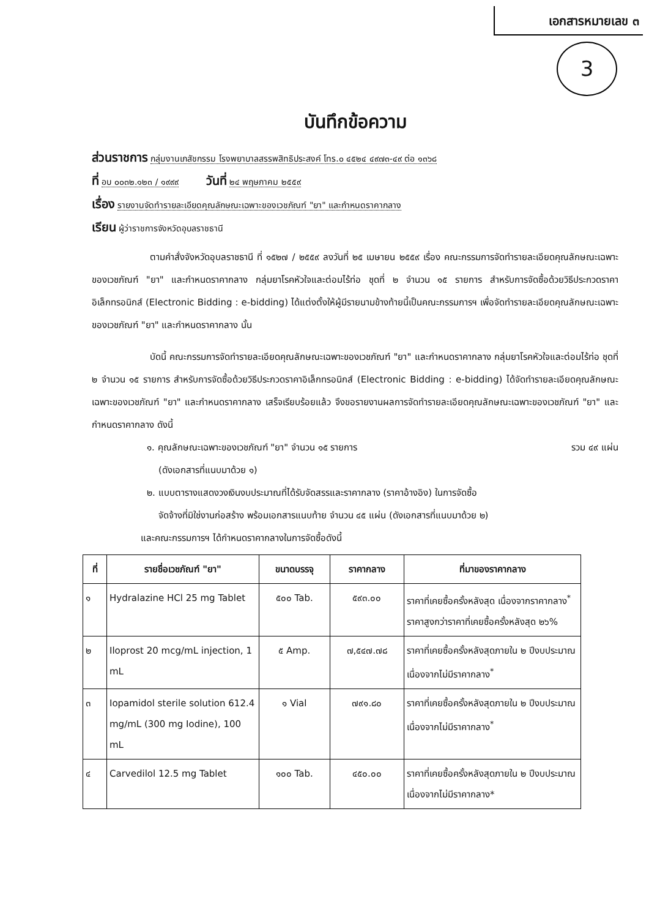เอกสารหมายเลข ๓
3
บันทึกข้อความ
ส่วนราชการ กลุ่มงานเภสัชกรรม โรงพยาบาลสรรพสิทธิประสงค์ โทร.๐ ๔๕๒๔ ๔๙๗๓-๔๙ ต่อ ๑๓๖๘
ที่ อบ ๐๐๓๒.๑๒๓ / ๑๙๙๙ วันที่ ๒๔ พฤษภาคม ๒๕๕๙
เรื่อง รายงานจัดทำรายละเอียดคุณลักษณะเฉพาะของเวชภัณฑ์ "ยา" และกำหนดราคากลาง
เรียน ผู้ว่าราชการจังหวัดอุบลราชธานี
ตามคำสั่งจังหวัดอุบลราชธานี ที่ ๑๕๒๗ / ๒๕๕๙ ลงวันที่ ๒๕ เมษายน ๒๕๕๙ เรื่อง คณะกรรมการจัดทำรายละเอียดคุณลักษณะเฉพาะของเวชภัณฑ์ "ยา" และกำหนดราคากลาง กลุ่มยาโรคหัวใจและต่อมไร้ท่อ ชุดที่ ๒ จำนวน ๑๕ รายการ สำหรับการจัดซื้อด้วยวิธีประกวดราคาอิเล็กทรอนิกส์ (Electronic Bidding : e-bidding) ได้แต่งตั้งให้ผู้มีรายนามข้างท้ายนี้เป็นคณะกรรมการฯ เพื่อจัดทำรายละเอียดคุณลักษณะเฉพาะของเวชภัณฑ์ "ยา" และกำหนดราคากลาง นั้น
บัดนี้ คณะกรรมการจัดทำรายละเอียดคุณลักษณะเฉพาะของเวชภัณฑ์ "ยา" และกำหนดราคากลาง กลุ่มยาโรคหัวใจและต่อมไร้ท่อ ชุดที่ ๒ จำนวน ๑๕ รายการ สำหรับการจัดซื้อด้วยวิธีประกวดราคาอิเล็กทรอนิกส์ (Electronic Bidding : e-bidding) ได้จัดทำรายละเอียดคุณลักษณะเฉพาะของเวชภัณฑ์ "ยา" และกำหนดราคากลาง เสร็จเรียบร้อยแล้ว จึงขอรายงานผลการจัดทำรายละเอียดคุณลักษณะเฉพาะของเวชภัณฑ์ "ยา" และกำหนดราคากลาง ดังนี้
๑. คุณลักษณะเฉพาะของเวชภัณฑ์ "ยา" จำนวน ๑๕ รายการ รวม ๔๙ แผ่น
(ดังเอกสารที่แนบมาด้วย ๑)
๒. แบบตารางแสดงวงเงินงบประมาณที่ได้รับจัดสรรและราคากลาง (ราคาอ้างอิง) ในการจัดซื้อ
จัดจ้างที่มิใช่งานก่อสร้าง พร้อมเอกสารแนบท้าย จำนวน ๔๕ แผ่น (ดังเอกสารที่แนบมาด้วย ๒)
และคณะกรรมการฯ ได้กำหนดราคากลางในการจัดซื้อดังนี้
| ที่ | รายชื่อเวชภัณฑ์ "ยา" | ขนาดบรรจุ | ราคากลาง | ที่มาของราคากลาง |
| --- | --- | --- | --- | --- |
| ๑ | Hydralazine HCl 25 mg Tablet | ๕๐๐ Tab. | ๕๙๓.๐๐ | ราคาที่เคยซื้อครั้งหลังสุด เนื่องจากราคากลาง<sup>*</sup> ราคาสูงกว่าราคาที่เคยซื้อครั้งหลังสุด ๒๖% |
| ๒ | Iloprost 20 mcg/mL injection, 1 mL | ๕ Amp. | ๗,๕๔๗.๗๘ | ราคาที่เคยซื้อครั้งหลังสุดภายใน ๒ ปีงบประมาณ เนื่องจากไม่มีราคากลาง<sup>*</sup> |
| ๓ | Iopamidol sterile solution 612.4 mg/mL (300 mg Iodine), 100 mL | ๑ Vial | ๗๙๑.๘๐ | ราคาที่เคยซื้อครั้งหลังสุดภายใน ๒ ปีงบประมาณ เนื่องจากไม่มีราคากลาง<sup>*</sup> |
| ๔ | Carvedilol 12.5 mg Tablet | ๑๐๐ Tab. | ๔๕๐.๐๐ | ราคาที่เคยซื้อครั้งหลังสุดภายใน ๒ ปีงบประมาณ เนื่องจากไม่มีราคากลาง* |